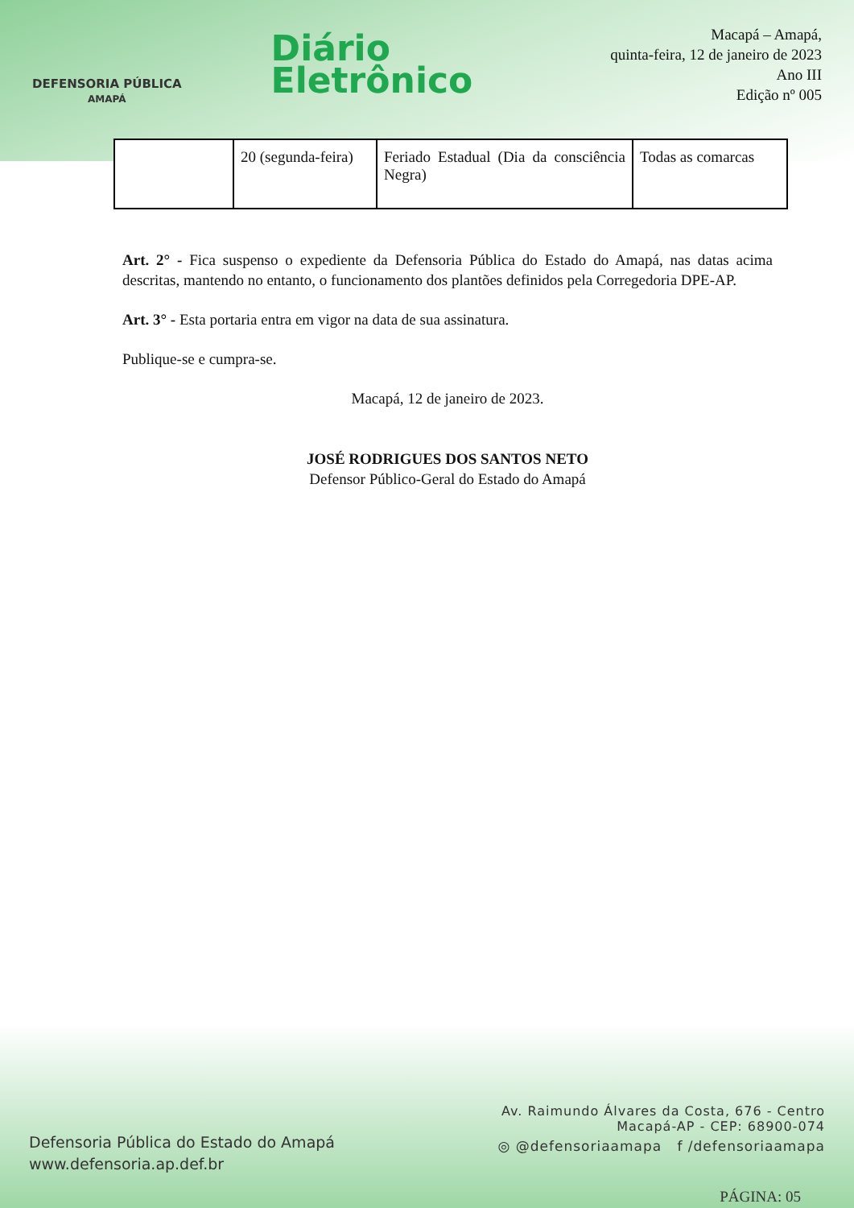DEFENSORIA PÚBLICA
AMAPÁ
Diário
Eletrônico
Macapá – Amapá,
quinta-feira, 12 de janeiro de 2023
Ano III
Edição nº 005
| | 20 (segunda-feira) | Feriado Estadual (Dia da consciência Negra) | Todas as comarcas |
Art. 2° - Fica suspenso o expediente da Defensoria Pública do Estado do Amapá, nas datas acima descritas, mantendo no entanto, o funcionamento dos plantões definidos pela Corregedoria DPE-AP.
Art. 3° - Esta portaria entra em vigor na data de sua assinatura.
Publique-se e cumpra-se.
Macapá, 12 de janeiro de 2023.
JOSÉ RODRIGUES DOS SANTOS NETO
Defensor Público-Geral do Estado do Amapá
Defensoria Pública do Estado do Amapá
www.defensoria.ap.def.br
Av. Raimundo Álvares da Costa, 676 - Centro
Macapá-AP - CEP: 68900-074
◎ @defensoriaamapa f /defensoriaamapa
PÁGINA: 05